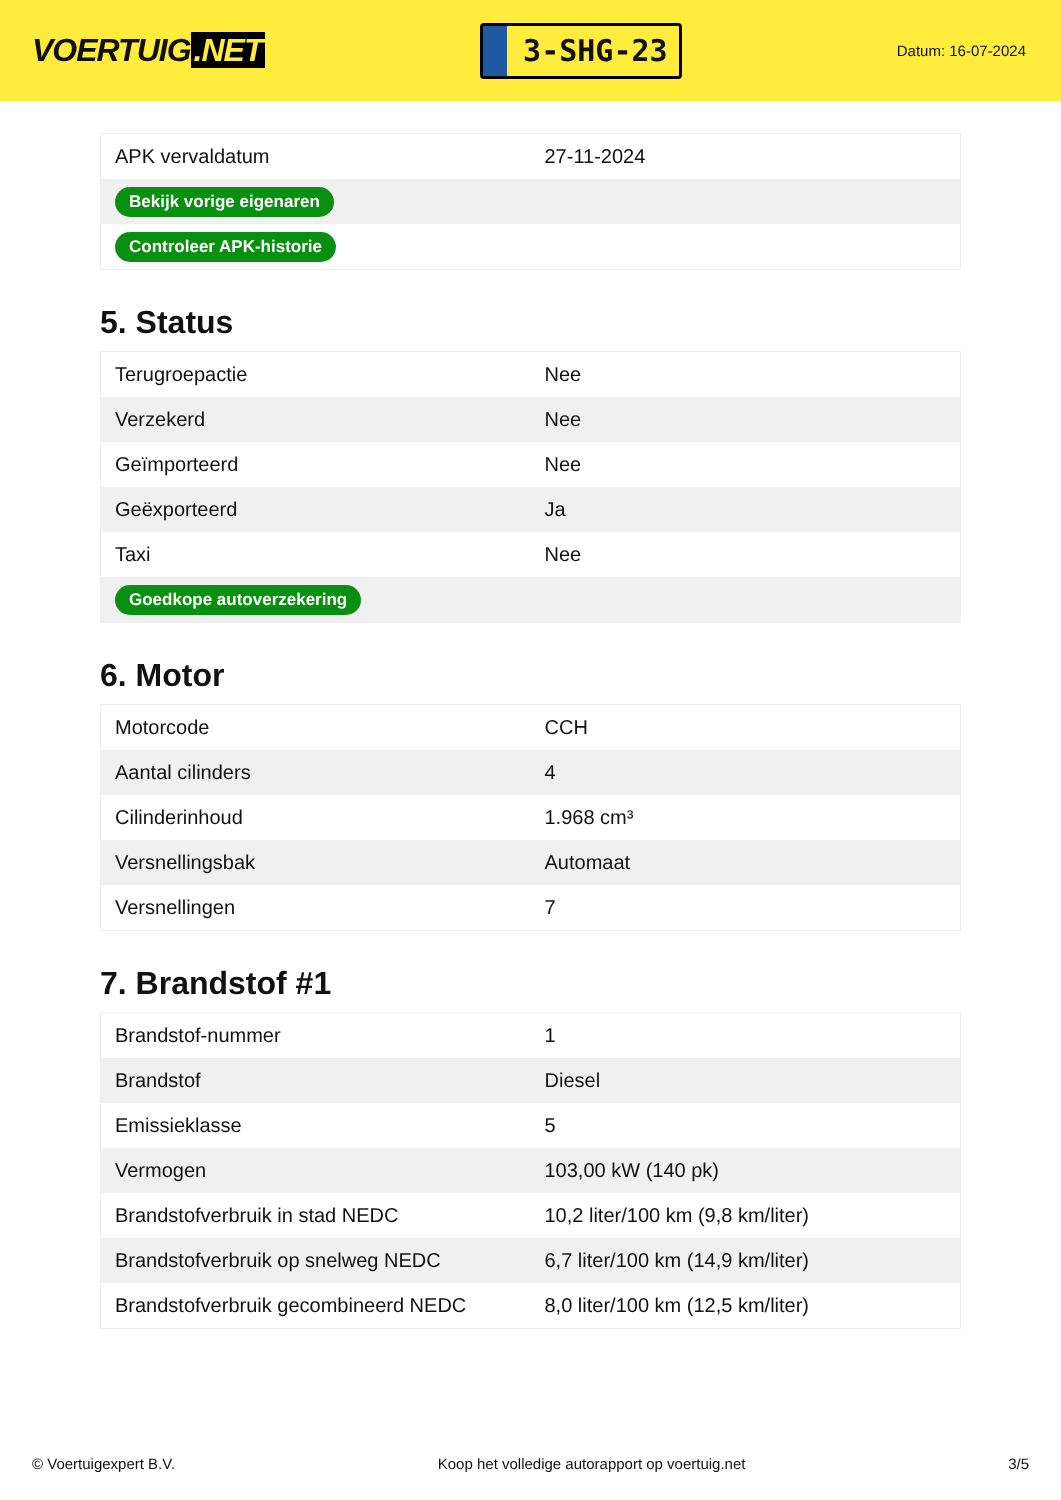VOERTUIG.NET
3-SHG-23
Datum: 16-07-2024
| APK vervaldatum | 27-11-2024 |
| Bekijk vorige eigenaren | |
| Controleer APK-historie | |
5. Status
| Terugroepactie | Nee |
| Verzekerd | Nee |
| Geïmporteerd | Nee |
| Geëxporteerd | Ja |
| Taxi | Nee |
| Goedkope autoverzekering | |
6. Motor
| Motorcode | CCH |
| Aantal cilinders | 4 |
| Cilinderinhoud | 1.968 cm³ |
| Versnellingsbak | Automaat |
| Versnellingen | 7 |
7. Brandstof #1
| Brandstof-nummer | 1 |
| Brandstof | Diesel |
| Emissieklasse | 5 |
| Vermogen | 103,00 kW (140 pk) |
| Brandstofverbruik in stad NEDC | 10,2 liter/100 km (9,8 km/liter) |
| Brandstofverbruik op snelweg NEDC | 6,7 liter/100 km (14,9 km/liter) |
| Brandstofverbruik gecombineerd NEDC | 8,0 liter/100 km (12,5 km/liter) |
© Voertuigexpert B.V. Koop het volledige autorapport op voertuig.net 3/5